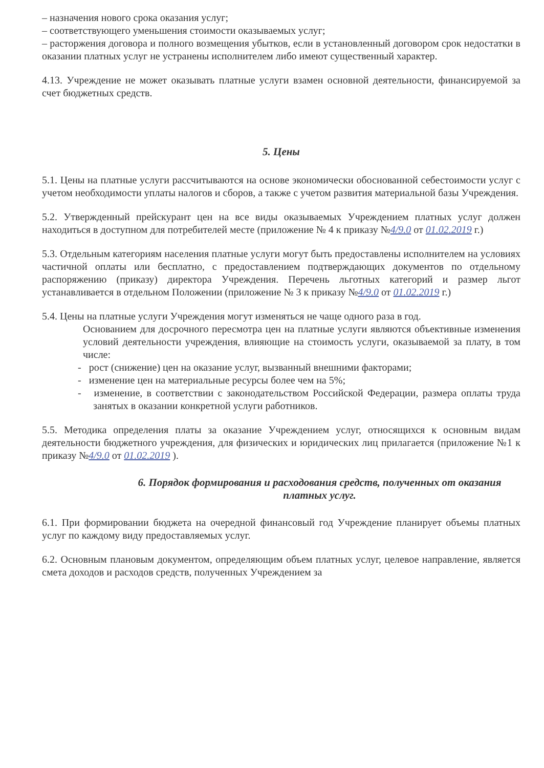– назначения нового срока оказания услуг;
– соответствующего уменьшения стоимости оказываемых услуг;
– расторжения договора и полного возмещения убытков, если в установленный договором срок недостатки в оказании платных услуг не устранены исполнителем либо имеют существенный характер.
4.13. Учреждение не может оказывать платные услуги взамен основной деятельности, финансируемой за счет бюджетных средств.
5. Цены
5.1. Цены на платные услуги рассчитываются на основе экономически обоснованной себестоимости услуг с учетом необходимости уплаты налогов и сборов, а также с учетом развития материальной базы Учреждения.
5.2. Утвержденный прейскурант цен на все виды оказываемых Учреждением платных услуг должен находиться в доступном для потребителей месте (приложение № 4 к приказу №4/9.0 от 01.02.2019 г.)
5.3. Отдельным категориям населения платные услуги могут быть предоставлены исполнителем на условиях частичной оплаты или бесплатно, с предоставлением подтверждающих документов по отдельному распоряжению (приказу) директора Учреждения. Перечень льготных категорий и размер льгот устанавливается в отдельном Положении (приложение № 3 к приказу №4/9.0 от 01.02.2019 г.)
5.4. Цены на платные услуги Учреждения могут изменяться не чаще одного раза в год.
Основанием для досрочного пересмотра цен на платные услуги являются объективные изменения условий деятельности учреждения, влияющие на стоимость услуги, оказываемой за плату, в том числе:
- рост (снижение) цен на оказание услуг, вызванный внешними факторами;
- изменение цен на материальные ресурсы более чем на 5%;
- изменение, в соответствии с законодательством Российской Федерации, размера оплаты труда занятых в оказании конкретной услуги работников.
5.5. Методика определения платы за оказание Учреждением услуг, относящихся к основным видам деятельности бюджетного учреждения, для физических и юридических лиц прилагается (приложение №1 к приказу №4/9.0 от 01.02.2019 ).
6. Порядок формирования и расходования средств, полученных от оказания платных услуг.
6.1. При формировании бюджета на очередной финансовый год Учреждение планирует объемы платных услуг по каждому виду предоставляемых услуг.
6.2. Основным плановым документом, определяющим объем платных услуг, целевое направление, является смета доходов и расходов средств, полученных Учреждением за